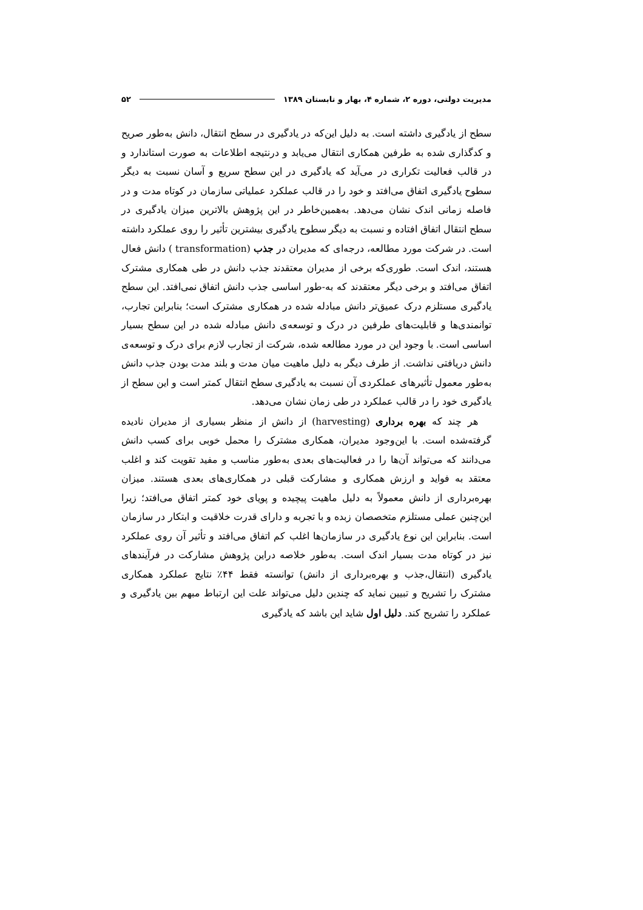مدیریت دولتی، دوره ۲، شماره ۴، بهار و تابستان ۱۳۸۹ ۵۲
سطح از یادگیری داشته است. به دلیل این‌که در یادگیری در سطح انتقال، دانش به‌طور صریح و کدگذاری شده به طرفین همکاری انتقال می‌یابد و درنتیجه اطلاعات به صورت استاندارد و در قالب فعالیت تکراری در می‌آید که یادگیری در این سطح سریع و آسان نسبت به دیگر سطوح یادگیری اتفاق می‌افتد و خود را در قالب عملکرد عملیاتی سازمان در کوتاه مدت و در فاصله زمانی اندک نشان می‌دهد. به‌همین‌خاطر در این پژوهش بالاترین میزان یادگیری در سطح انتقال اتفاق افتاده و نسبت به دیگر سطوح یادگیری بیشترین تأثیر را روی عملکرد داشته است. در شرکت مورد مطالعه، درجه‌ای که مدیران در جذب (transformation ) دانش فعال هستند، اندک است. طوری‌که برخی از مدیران معتقدند جذب دانش در طی همکاری مشترک اتفاق می‌افتد و برخی دیگر معتقدند که به-طور اساسی جذب دانش اتفاق نمی‌افتد. این سطح یادگیری مستلزم درک عمیق‌تر دانش مبادله شده در همکاری مشترک است؛ بنابراین تجارب، توانمندی‌ها و قابلیت‌های طرفین در درک و توسعه‌ی دانش مبادله شده در این سطح بسیار اساسی است. با وجود این در مورد مطالعه شده، شرکت از تجارب لازم برای درک و توسعه‌ی دانش دریافتی نداشت. از طرف دیگر به دلیل ماهیت میان مدت و بلند مدت بودن جذب دانش به‌طور معمول تأثیرهای عملکردی آن نسبت به یادگیری سطح انتقال کمتر است و این سطح از یادگیری خود را در قالب عملکرد در طی زمان نشان می‌دهد.
هر چند که بهره برداری (harvesting) از دانش از منظر بسیاری از مدیران نادیده گرفته‌شده است. با این‌وجود مدیران، همکاری مشترک را محمل خوبی برای کسب دانش می‌دانند که می‌تواند آن‌ها را در فعالیت‌های بعدی به‌طور مناسب و مفید تقویت کند و اغلب معتقد به فواید و ارزش همکاری و مشارکت قبلی در همکاری‌های بعدی هستند. میزان بهره‌برداری از دانش معمولاً به دلیل ماهیت پیچیده و پویای خود کمتر اتفاق می‌افتد؛ زیرا این‌چنین عملی مستلزم متخصصان زبده و با تجربه و دارای قدرت خلاقیت و ابتکار در سازمان است. بنابراین این نوع یادگیری در سازمان‌ها اغلب کم اتفاق می‌افتد و تأثیر آن روی عملکرد نیز در کوتاه مدت بسیار اندک است. به‌طور خلاصه دراین پژوهش مشارکت در فرآیندهای یادگیری (انتقال،جذب و بهره‌برداری از دانش) توانسته فقط ۴۴٪ نتایج عملکرد همکاری مشترک را تشریح و تبیین نماید که چندین دلیل می‌تواند علت این ارتباط مبهم بین یادگیری و عملکرد را تشریح کند. دلیل اول شاید این باشد که یادگیری